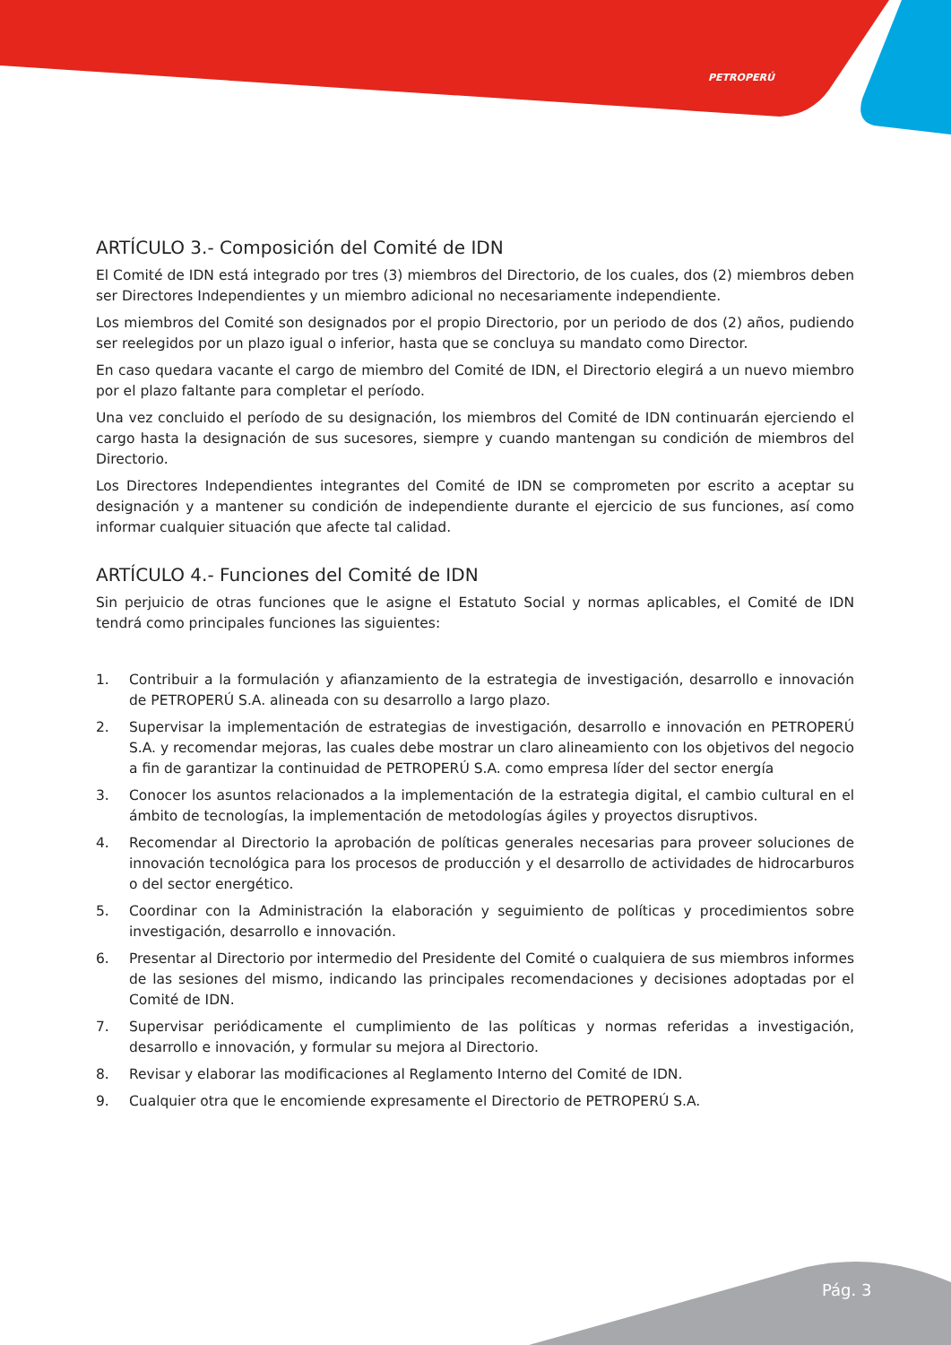PETROPERÚ
ARTÍCULO 3.- Composición del Comité de IDN
El Comité de IDN está integrado por tres (3) miembros del Directorio, de los cuales, dos (2) miembros deben ser Directores Independientes y un miembro adicional no necesariamente independiente.
Los miembros del Comité son designados por el propio Directorio, por un periodo de dos (2) años, pudiendo ser reelegidos por un plazo igual o inferior, hasta que se concluya su mandato como Director.
En caso quedara vacante el cargo de miembro del Comité de IDN, el Directorio elegirá a un nuevo miembro por el plazo faltante para completar el período.
Una vez concluido el período de su designación, los miembros del Comité de IDN continuarán ejerciendo el cargo hasta la designación de sus sucesores, siempre y cuando mantengan su condición de miembros del Directorio.
Los Directores Independientes integrantes del Comité de IDN se comprometen por escrito a aceptar su designación y a mantener su condición de independiente durante el ejercicio de sus funciones, así como informar cualquier situación que afecte tal calidad.
ARTÍCULO 4.- Funciones del Comité de IDN
Sin perjuicio de otras funciones que le asigne el Estatuto Social y normas aplicables, el Comité de IDN tendrá como principales funciones las siguientes:
1. Contribuir a la formulación y afianzamiento de la estrategia de investigación, desarrollo e innovación de PETROPERÚ S.A. alineada con su desarrollo a largo plazo.
2. Supervisar la implementación de estrategias de investigación, desarrollo e innovación en PETROPERÚ S.A. y recomendar mejoras, las cuales debe mostrar un claro alineamiento con los objetivos del negocio a fin de garantizar la continuidad de PETROPERÚ S.A. como empresa líder del sector energía
3. Conocer los asuntos relacionados a la implementación de la estrategia digital, el cambio cultural en el ámbito de tecnologías, la implementación de metodologías ágiles y proyectos disruptivos.
4. Recomendar al Directorio la aprobación de políticas generales necesarias para proveer soluciones de innovación tecnológica para los procesos de producción y el desarrollo de actividades de hidrocarburos o del sector energético.
5. Coordinar con la Administración la elaboración y seguimiento de políticas y procedimientos sobre investigación, desarrollo e innovación.
6. Presentar al Directorio por intermedio del Presidente del Comité o cualquiera de sus miembros informes de las sesiones del mismo, indicando las principales recomendaciones y decisiones adoptadas por el Comité de IDN.
7. Supervisar periódicamente el cumplimiento de las políticas y normas referidas a investigación, desarrollo e innovación, y formular su mejora al Directorio.
8. Revisar y elaborar las modificaciones al Reglamento Interno del Comité de IDN.
9. Cualquier otra que le encomiende expresamente el Directorio de PETROPERÚ S.A.
Pág. 3